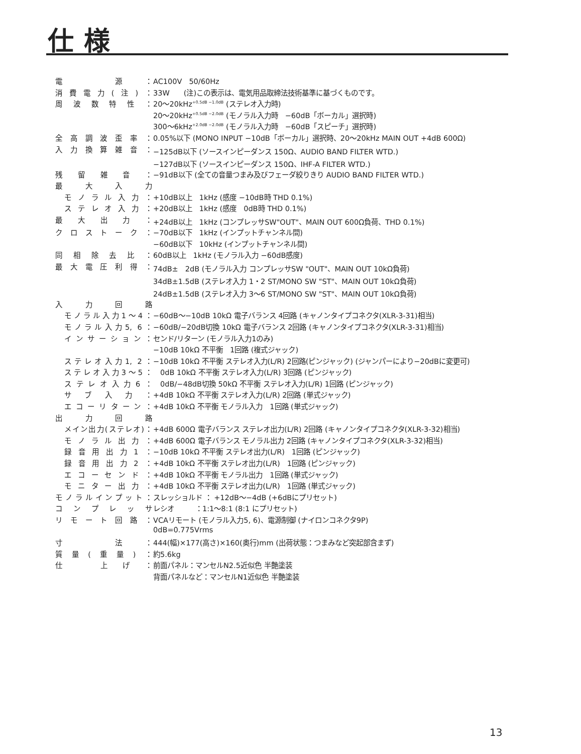仕様
| 電 源： | AC100V 50/60Hz |
| 消費電力(注)： | 33W (注)この表示は、電気用品取締法技術基準に基づくものです。 |
| 周波数特性： | 20〜20kHz<sup>+0.5dB −1.0dB</sup> (ステレオ入力時) |
| | 20〜20kHz<sup>+0.5dB −2.0dB</sup> (モノラル入力時 −60dB「ボーカル」選択時) |
| | 300〜6kHz<sup>+2.0dB −2.0dB</sup> (モノラル入力時 −60dB「スピーチ」選択時) |
| 全高調波歪率： | 0.05%以下 (MONO INPUT −10dB「ボーカル」選択時、20〜20kHz MAIN OUT +4dB 600Ω) |
| 入力換算雑音： | −125dB以下 (ソースインピーダンス 150Ω、AUDIO BAND FILTER WTD.) |
| | −127dB以下 (ソースインピーダンス 150Ω、IHF-A FILTER WTD.) |
| 残留雑音： | −91dB以下 (全ての音量つまみ及びフェーダ絞りきり AUDIO BAND FILTER WTD.) |
| 最大入力 | |
| モノラル入力： | +10dB以上 1kHz (感度 −10dB時 THD 0.1%) |
| ステレオ入力： | +20dB以上 1kHz (感度 0dB時 THD 0.1%) |
| 最大出力： | +24dB以上 1kHz (コンプレッサSW"OUT"、MAIN OUT 600Ω負荷、THD 0.1%) |
| クロストーク： | −70dB以下 1kHz (インプットチャンネル間) |
| | −60dB以下 10kHz (インプットチャンネル間) |
| 同相除去比： | 60dB以上 1kHz (モノラル入力 −60dB感度) |
| 最大電圧利得： | 74dB± 2dB (モノラル入力 コンプレッサSW "OUT"、MAIN OUT 10kΩ負荷) |
| | 34dB±1.5dB (ステレオ入力 1・2 ST/MONO SW "ST"、MAIN OUT 10kΩ負荷) |
| | 24dB±1.5dB (ステレオ入力 3〜6 ST/MONO SW "ST"、MAIN OUT 10kΩ負荷) |
| 入力回路 | |
| モノラル入力1〜4： | −60dB〜−10dB 10kΩ 電子バランス 4回路 (キャノンタイプコネクタ(XLR-3-31)相当) |
| モノラル入力5, 6： | −60dB/−20dB切換 10kΩ 電子バランス 2回路 (キャノンタイプコネクタ(XLR-3-31)相当) |
| インサーション： | センド/リターン (モノラル入力1のみ) |
| | −10dB 10kΩ 不平衡 1回路 (複式ジャック) |
| ステレオ入力1, 2： | −10dB 10kΩ 不平衡 ステレオ入力(L/R) 2回路(ピンジャック) (ジャンパーにより−20dBに変更可) |
| ステレオ入力3〜5： | 0dB 10kΩ 不平衡 ステレオ入力(L/R) 3回路 (ピンジャック) |
| ステレオ入力6： | 0dB/−48dB切換 50kΩ 不平衡 ステレオ入力(L/R) 1回路 (ピンジャック) |
| サブ入力： | +4dB 10kΩ 不平衡 ステレオ入力(L/R) 2回路 (単式ジャック) |
| エコーリターン： | +4dB 10kΩ 不平衡 モノラル入力 1回路 (単式ジャック) |
| 出力回路 | |
| メイン出力(ステレオ)： | +4dB 600Ω 電子バランス ステレオ出力(L/R) 2回路 (キャノンタイプコネクタ(XLR-3-32)相当) |
| モノラル出力： | +4dB 600Ω 電子バランス モノラル出力 2回路 (キャノンタイプコネクタ(XLR-3-32)相当) |
| 録音用出力1： | −10dB 10kΩ 不平衡 ステレオ出力(L/R) 1回路 (ピンジャック) |
| 録音用出力2： | +4dB 10kΩ 不平衡 ステレオ出力(L/R) 1回路 (ピンジャック) |
| エコーセンド： | +4dB 10kΩ 不平衡 モノラル出力 1回路 (単式ジャック) |
| モニター出力： | +4dB 10kΩ 不平衡 ステレオ出力(L/R) 1回路 (単式ジャック) |
| モノラルインプット： | スレッショルド ： +12dB〜−4dB (+6dBにプリセット) |
| コンプレッサ | レシオ ：1:1〜8:1 (8:1 にプリセット) |
| リモート回路： | VCAリモート (モノラル入力5, 6)、電源制御 (ナイロンコネクタ9P) |
| | 0dB=0.775Vrms |
| 寸 法： | 444(幅)×177(高さ)×160(奥行)mm (出荷状態：つまみなど突起部含まず) |
| 質量(重量)： | 約5.6kg |
| 仕 上げ： | 前面パネル：マンセルN2.5近似色 半艶塗装 |
| | 背面パネルなど：マンセルN1近似色 半艶塗装 |
13